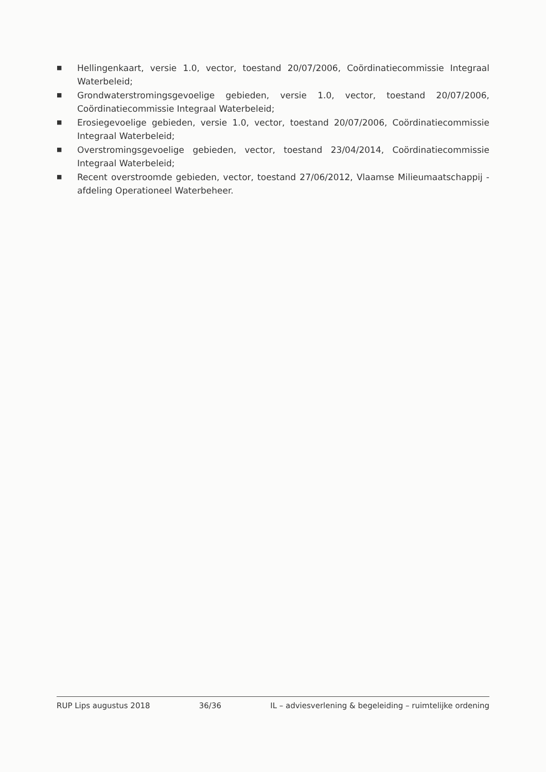■ Hellingenkaart, versie 1.0, vector, toestand 20/07/2006, Coördinatiecommissie Integraal Waterbeleid;
■ Grondwaterstromingsgevoelige gebieden, versie 1.0, vector, toestand 20/07/2006, Coördinatiecommissie Integraal Waterbeleid;
■ Erosiegevoelige gebieden, versie 1.0, vector, toestand 20/07/2006, Coördinatiecommissie Integraal Waterbeleid;
■ Overstromingsgevoelige gebieden, vector, toestand 23/04/2014, Coördinatiecommissie Integraal Waterbeleid;
■ Recent overstroomde gebieden, vector, toestand 27/06/2012, Vlaamse Milieumaatschappij - afdeling Operationeel Waterbeheer.
RUP Lips augustus 2018 36/36 IL – adviesverlening & begeleiding – ruimtelijke ordening